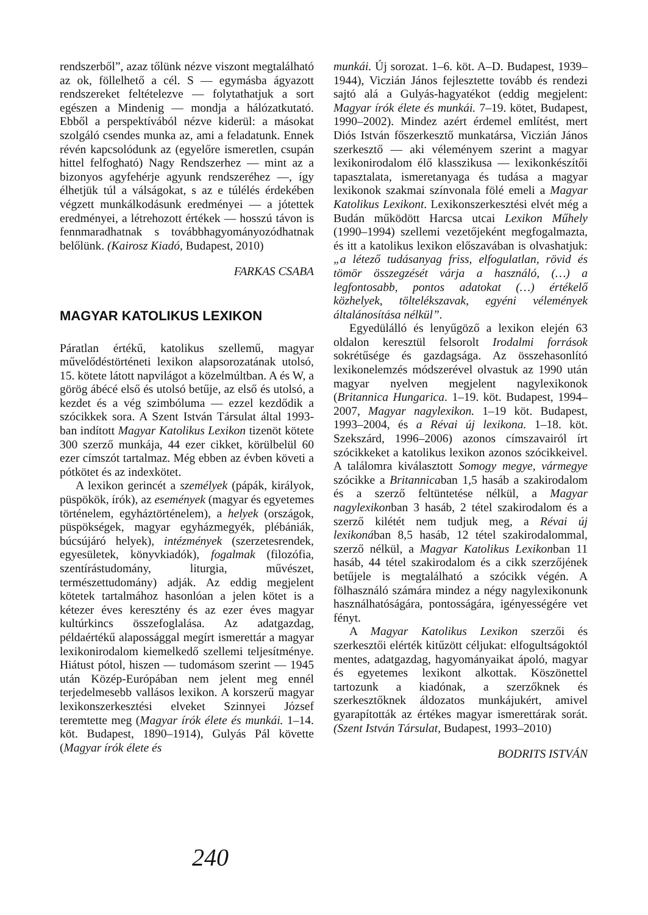rendszerből”, azaz tőlünk nézve viszont megtalálható az ok, föllelhető a cél. S — egymásba ágyazott rendszereket feltételezve — folytathatjuk a sort egészen a Mindenig — mondja a hálózatkutató. Ebből a perspektívából nézve kiderül: a másokat szolgáló csendes munka az, ami a feladatunk. Ennek révén kapcsolódunk az (egyelőre ismeretlen, csupán hittel felfogható) Nagy Rendszerhez — mint az a bizonyos agyfehérje agyunk rendszeréhez —, így élhetjük túl a válságokat, s az e túlélés érdekében végzett munkálkodásunk eredményei — a jótettek eredményei, a létrehozott értékek — hosszú távon is fennmaradhatnak s továbbhagyományozódhatnak belőlünk. (Kairosz Kiadó, Budapest, 2010)
FARKAS CSABA
MAGYAR KATOLIKUS LEXIKON
Páratlan értékű, katolikus szellemű, magyar művelődéstörténeti lexikon alapsorozatának utolsó, 15. kötete látott napvilágot a közelmúltban. A és W, a görög ábécé első és utolsó betűje, az első és utolsó, a kezdet és a vég szimbóluma — ezzel kezdődik a szócikkek sora. A Szent István Társulat által 1993-ban indított Magyar Katolikus Lexikon tizenöt kötete 300 szerző munkája, 44 ezer cikket, körülbelül 60 ezer címszót tartalmaz. Még ebben az évben követi a pótkötet és az indexkötet.
A lexikon gerincét a személyek (pápák, királyok, püspökök, írók), az események (magyar és egyetemes történelem, egyháztörténelem), a helyek (országok, püspökségek, magyar egyházmegyék, plébániák, búcsújáró helyek), intézmények (szerzetesrendek, egyesületek, könyvkiadók), fogalmak (filozófia, szentírástudomány, liturgia, művészet, természettudomány) adják. Az eddig megjelent kötetek tartalmához hasonlóan a jelen kötet is a kétezer éves keresztény és az ezer éves magyar kultúrkincs összefoglalása. Az adatgazdag, példaértékű alapossággal megírt ismerettár a magyar lexikonirodalom kiemelkedő szellemi teljesítménye. Hiátust pótol, hiszen — tudomásom szerint — 1945 után Közép-Európában nem jelent meg ennél terjedelmesebb vallásos lexikon. A korszerű magyar lexikonszerkesztési elveket Szinnyei József teremtette meg (Magyar írók élete és munkái. 1–14. köt. Budapest, 1890–1914), Gulyás Pál követte (Magyar írók élete és
munkái. Új sorozat. 1–6. köt. A–D. Budapest, 1939–1944), Viczián János fejlesztette tovább és rendezi sajtó alá a Gulyás-hagyatékot (eddig megjelent: Magyar írók élete és munkái. 7–19. kötet, Budapest, 1990–2002). Mindez azért érdemel említést, mert Diós István főszerkesztő munkatársa, Viczián János szerkesztő — aki véleményem szerint a magyar lexikonirodalom élő klasszikusa — lexikonkészítői tapasztalata, ismeretanyaga és tudása a magyar lexikonok szakmai színvonala fölé emeli a Magyar Katolikus Lexikont. Lexikonszerkesztési elvét még a Budán működött Harcsa utcai Lexikon Műhely (1990–1994) szellemi vezetőjeként megfogalmazta, és itt a katolikus lexikon előszavában is olvashatjuk: „a létező tudásanyag friss, elfogulatlan, rövid és tömör összegzését várja a használó, (…) a legfontosabb, pontos adatokat (…) értékelő közhelyek, töltelékszavak, egyéni vélemények általánosítása nélkül”.
Egyedülálló és lenyűgöző a lexikon elején 63 oldalon keresztül felsorolt Irodalmi források sokrétűsége és gazdagsága. Az összehasonlító lexikonelemzés módszerével olvastuk az 1990 után magyar nyelven megjelent nagylexikonok (Britannica Hungarica. 1–19. köt. Budapest, 1994–2007, Magyar nagylexikon. 1–19 köt. Budapest, 1993–2004, és a Révai új lexikona. 1–18. köt. Szekszárd, 1996–2006) azonos címszavairól írt szócikkeket a katolikus lexikon azonos szócikkeivel. A találomra kiválasztott Somogy megye, vármegye szócikke a Britannicaban 1,5 hasáb a szakirodalom és a szerző feltüntetése nélkül, a Magyar nagylexikonban 3 hasáb, 2 tétel szakirodalom és a szerző kilétét nem tudjuk meg, a Révai új lexikonában 8,5 hasáb, 12 tétel szakirodalommal, szerző nélkül, a Magyar Katolikus Lexikonban 11 hasáb, 44 tétel szakirodalom és a cikk szerzőjének betűjele is megtalálható a szócikk végén. A fölhasználó számára mindez a négy nagylexikonunk használhatóságára, pontosságára, igényességére vet fényt.
A Magyar Katolikus Lexikon szerzői és szerkesztői elérték kitűzött céljukat: elfogultságoktól mentes, adatgazdag, hagyományaikat ápoló, magyar és egyetemes lexikont alkottak. Köszönettel tartozunk a kiadónak, a szerzőknek és szerkesztőknek áldozatos munkájukért, amivel gyarapították az értékes magyar ismerettárak sorát. (Szent István Társulat, Budapest, 1993–2010)
BODRITS ISTVÁN
240